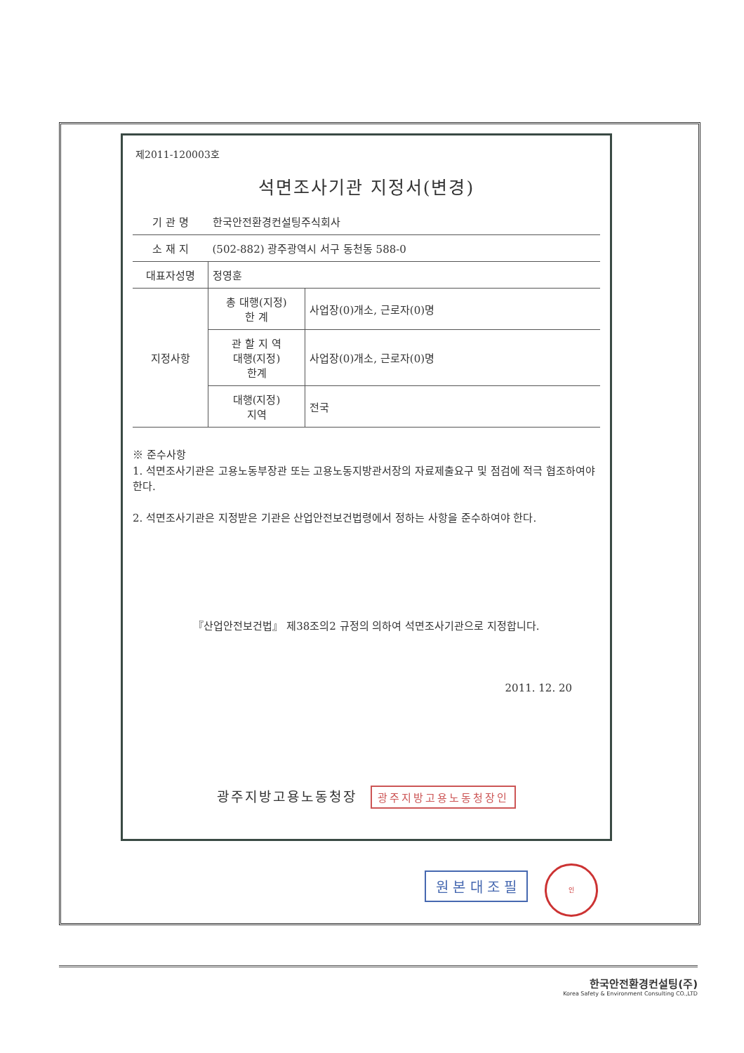제2011-120003호
석면조사기관 지정서(변경)
| 기 관 명 | 한국안전환경컨설팅주식회사 | |
| 소 재 지 | (502-882) 광주광역시 서구 동천동 588-0 | |
| 대표자성명 | 정영훈 | |
| 지정사항 | 총 대행(지정) 한 계 | 사업장(0)개소, 근로자(0)명 |
| | 관 할 지 역 대행(지정) 한계 | 사업장(0)개소, 근로자(0)명 |
| | 대행(지정) 지역 | 전국 |
※ 준수사항
1. 석면조사기관은 고용노동부장관 또는 고용노동지방관서장의 자료제출요구 및 점검에 적극 협조하여야 한다.
2. 석면조사기관은 지정받은 기관은 산업안전보건법령에서 정하는 사항을 준수하여야 한다.
『산업안전보건법』 제38조의2 규정의 의하여 석면조사기관으로 지정합니다.
2011. 12. 20
광주지방고용노동청장 광주지방고용노동청장인
원 본 대 조 필
인
한국안전환경컨설팅(주)
Korea Safety & Environment Consulting CO.,LTD